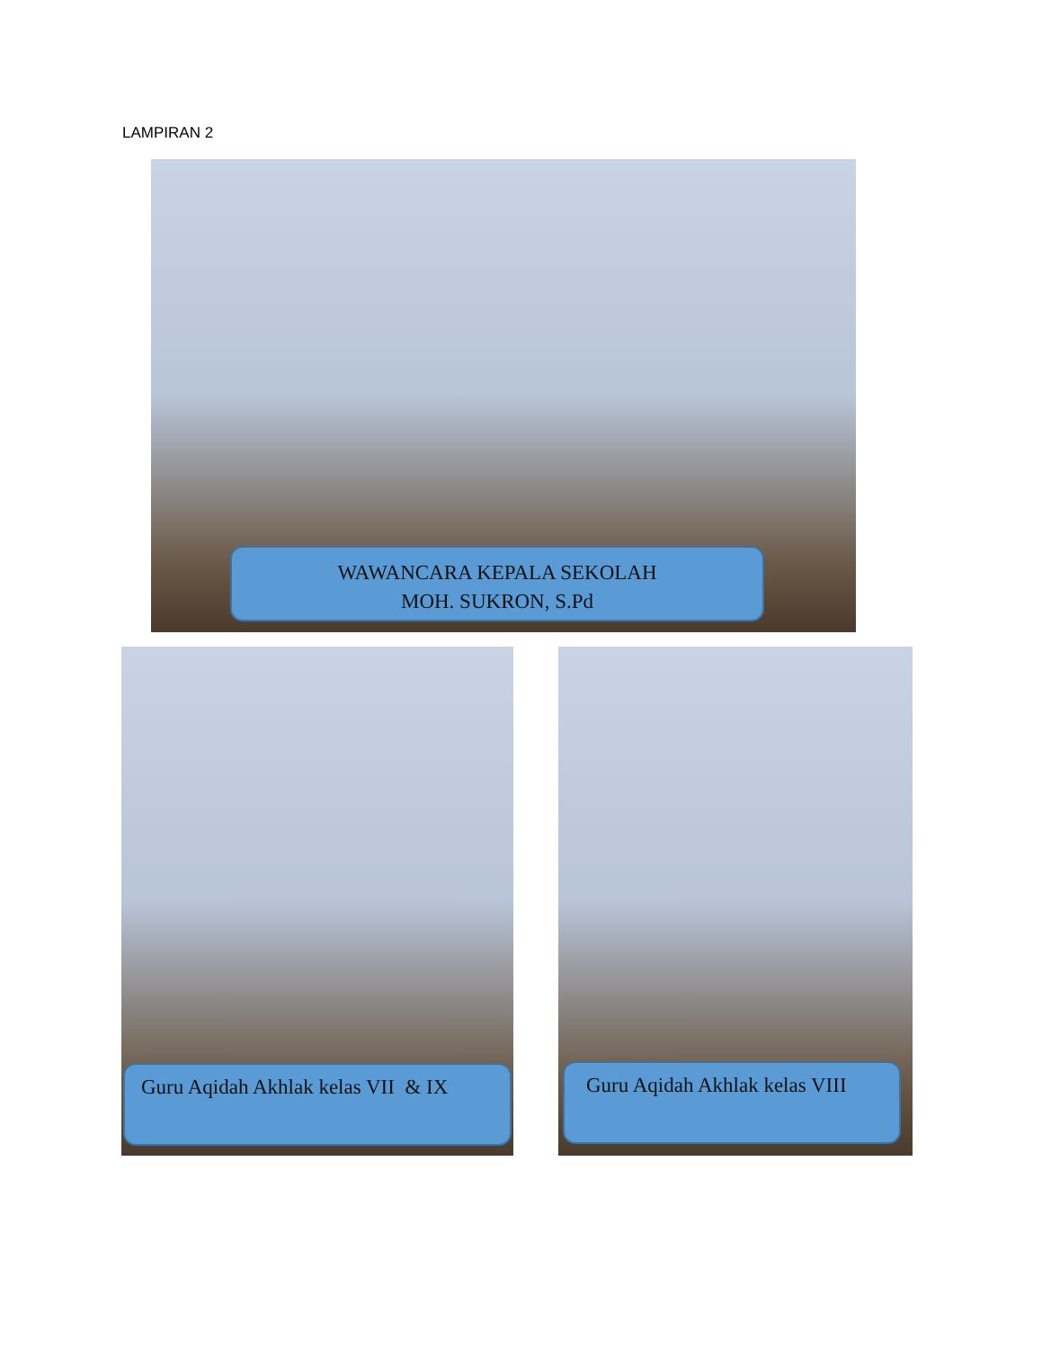LAMPIRAN 2
WAWANCARA KEPALA SEKOLAH
MOH. SUKRON, S.Pd
Guru Aqidah Akhlak kelas VII & IX Guru Aqidah Akhlak kelas VIII